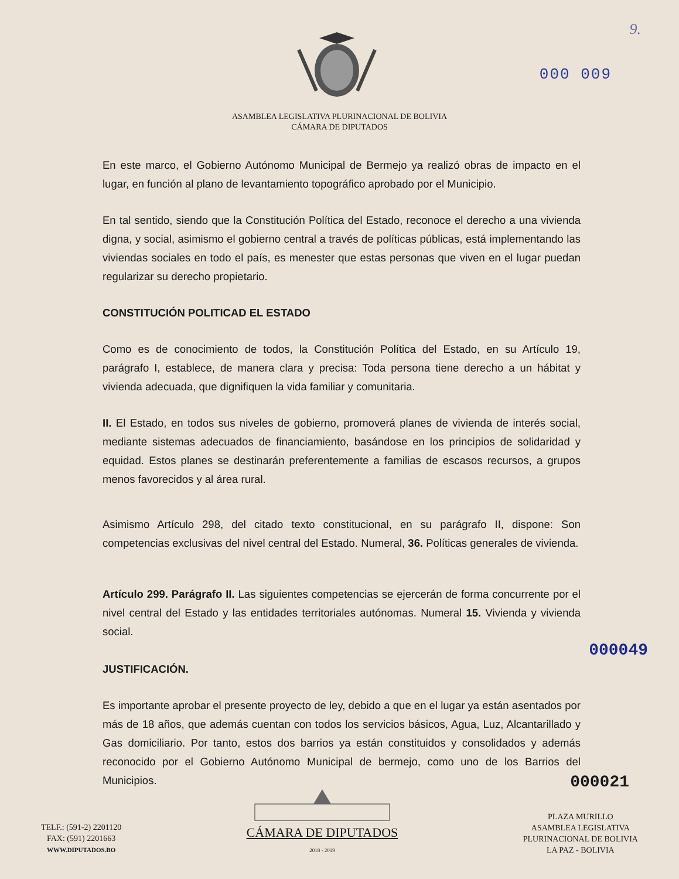9.
000 009
ASAMBLEA LEGISLATIVA PLURINACIONAL DE BOLIVIA
CÁMARA DE DIPUTADOS
En este marco, el Gobierno Autónomo Municipal de Bermejo ya realizó obras de impacto en el lugar, en función al plano de levantamiento topográfico aprobado por el Municipio.
En tal sentido, siendo que la Constitución Política del Estado, reconoce el derecho a una vivienda digna, y social, asimismo el gobierno central a través de políticas públicas, está implementando las viviendas sociales en todo el país, es menester que estas personas que viven en el lugar puedan regularizar su derecho propietario.
CONSTITUCIÓN POLITICAD EL ESTADO
Como es de conocimiento de todos, la Constitución Política del Estado, en su Artículo 19, parágrafo I, establece, de manera clara y precisa: Toda persona tiene derecho a un hábitat y vivienda adecuada, que dignifiquen la vida familiar y comunitaria.
II. El Estado, en todos sus niveles de gobierno, promoverá planes de vivienda de interés social, mediante sistemas adecuados de financiamiento, basándose en los principios de solidaridad y equidad. Estos planes se destinarán preferentemente a familias de escasos recursos, a grupos menos favorecidos y al área rural.
Asimismo Artículo 298, del citado texto constitucional, en su parágrafo II, dispone: Son competencias exclusivas del nivel central del Estado. Numeral, 36. Políticas generales de vivienda.
Artículo 299. Parágrafo II. Las siguientes competencias se ejercerán de forma concurrente por el nivel central del Estado y las entidades territoriales autónomas. Numeral 15. Vivienda y vivienda social.
000049
JUSTIFICACIÓN.
Es importante aprobar el presente proyecto de ley, debido a que en el lugar ya están asentados por más de 18 años, que además cuentan con todos los servicios básicos, Agua, Luz, Alcantarillado y Gas domiciliario. Por tanto, estos dos barrios ya están constituidos y consolidados y además reconocido por el Gobierno Autónomo Municipal de bermejo, como uno de los Barrios del Municipios.
000021
TELF.: (591-2) 2201120
FAX: (591) 2201663
WWW.DIPUTADOS.BO
CÁMARA DE DIPUTADOS
2018 - 2019
PLAZA MURILLO
ASAMBLEA LEGISLATIVA
PLURINACIONAL DE BOLIVIA
LA PAZ - BOLIVIA